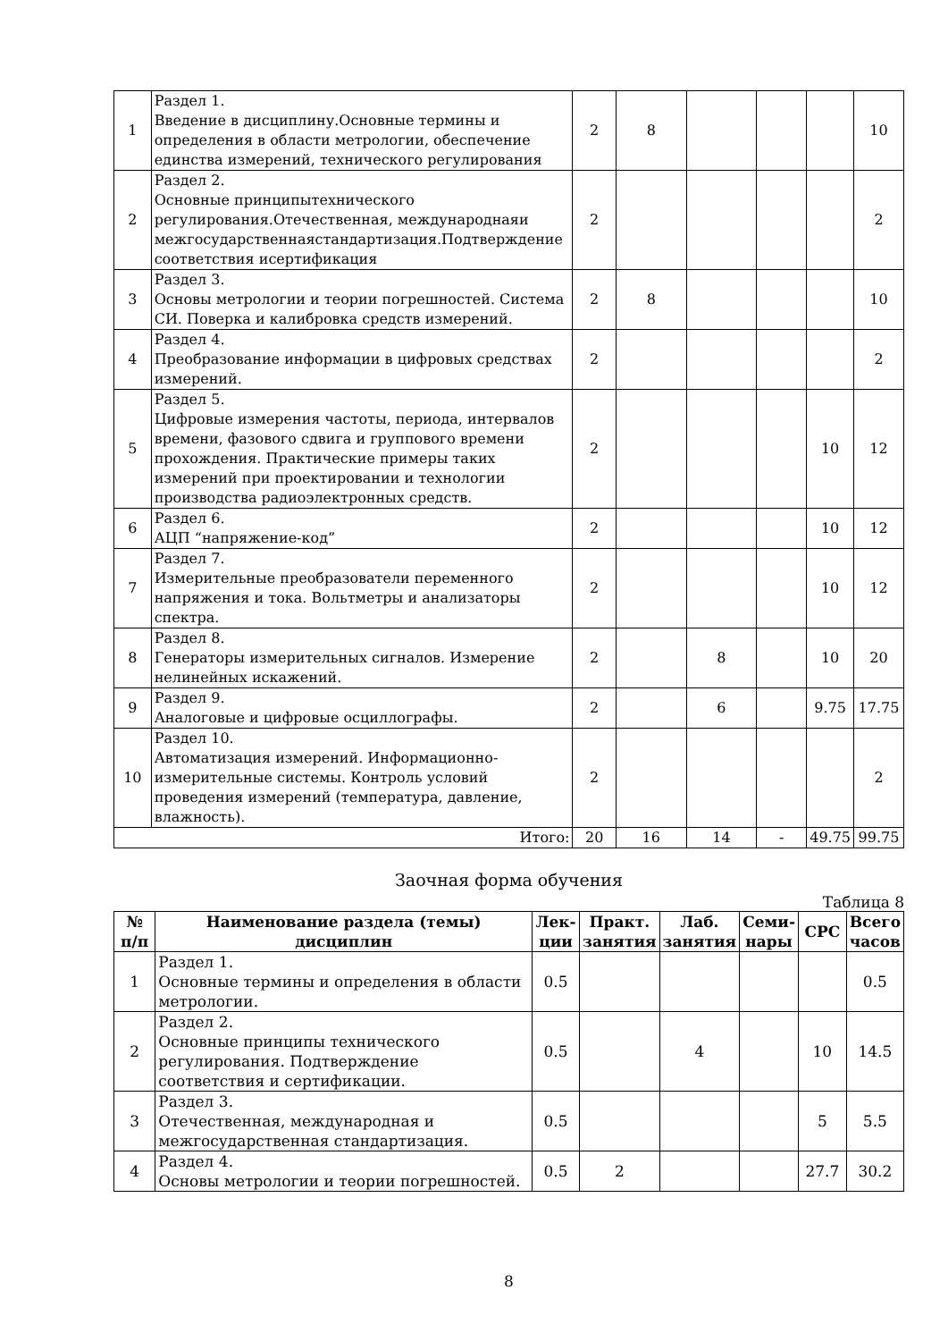| 1 | Раздел 1. Введение в дисциплину.Основные термины и определения в области метрологии, обеспечение единства измерений, технического регулирования | 2 | 8 | | | | 10 |
| 2 | Раздел 2. Основные принципытехнического регулирования.Отечественная, международнаяи межгосударственнаястандартизация.Подтверждение соответствия исертификация | 2 | | | | | 2 |
| 3 | Раздел 3. Основы метрологии и теории погрешностей. Система СИ. Поверка и калибровка средств измерений. | 2 | 8 | | | | 10 |
| 4 | Раздел 4. Преобразование информации в цифровых средствах измерений. | 2 | | | | | 2 |
| 5 | Раздел 5. Цифровые измерения частоты, периода, интервалов времени, фазового сдвига и группового времени прохождения. Практические примеры таких измерений при проектировании и технологии производства радиоэлектронных средств. | 2 | | | | 10 | 12 |
| 6 | Раздел 6. АЦП “напряжение-код” | 2 | | | | 10 | 12 |
| 7 | Раздел 7. Измерительные преобразователи переменного напряжения и тока. Вольтметры и анализаторы спектра. | 2 | | | | 10 | 12 |
| 8 | Раздел 8. Генераторы измерительных сигналов. Измерение нелинейных искажений. | 2 | | 8 | | 10 | 20 |
| 9 | Раздел 9. Аналоговые и цифровые осциллографы. | 2 | | 6 | | 9.75 | 17.75 |
| 10 | Раздел 10. Автоматизация измерений. Информационно-измерительные системы. Контроль условий проведения измерений (температура, давление, влажность). | 2 | | | | | 2 |
| Итого: | | 20 | 16 | 14 | - | 49.75 | 99.75 |
Заочная форма обучения
Таблица 8
| № п/п | Наименование раздела (темы) дисциплин | Лек- ции | Практ. занятия | Лаб. занятия | Семи- нары | СРС | Всего часов |
| --- | --- | --- | --- | --- | --- | --- | --- |
| 1 | Раздел 1. Основные термины и определения в области метрологии. | 0.5 | | | | | 0.5 |
| 2 | Раздел 2. Основные принципы технического регулирования. Подтверждение соответствия и сертификации. | 0.5 | | 4 | | 10 | 14.5 |
| 3 | Раздел 3. Отечественная, международная и межгосударственная стандартизация. | 0.5 | | | | 5 | 5.5 |
| 4 | Раздел 4. Основы метрологии и теории погрешностей. | 0.5 | 2 | | | 27.7 | 30.2 |
8